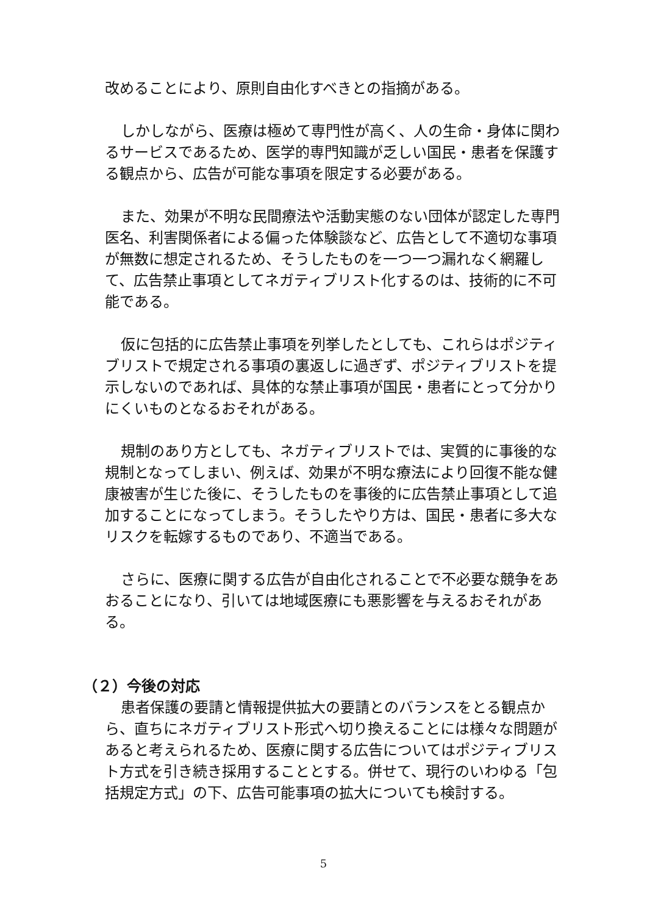改めることにより、原則自由化すべきとの指摘がある。
しかしながら、医療は極めて専門性が高く、人の生命・身体に関わるサービスであるため、医学的専門知識が乏しい国民・患者を保護する観点から、広告が可能な事項を限定する必要がある。
また、効果が不明な民間療法や活動実態のない団体が認定した専門医名、利害関係者による偏った体験談など、広告として不適切な事項が無数に想定されるため、そうしたものを一つ一つ漏れなく網羅して、広告禁止事項としてネガティブリスト化するのは、技術的に不可能である。
仮に包括的に広告禁止事項を列挙したとしても、これらはポジティブリストで規定される事項の裏返しに過ぎず、ポジティブリストを提示しないのであれば、具体的な禁止事項が国民・患者にとって分かりにくいものとなるおそれがある。
規制のあり方としても、ネガティブリストでは、実質的に事後的な規制となってしまい、例えば、効果が不明な療法により回復不能な健康被害が生じた後に、そうしたものを事後的に広告禁止事項として追加することになってしまう。そうしたやり方は、国民・患者に多大なリスクを転嫁するものであり、不適当である。
さらに、医療に関する広告が自由化されることで不必要な競争をあおることになり、引いては地域医療にも悪影響を与えるおそれがある。
（２）今後の対応
患者保護の要請と情報提供拡大の要請とのバランスをとる観点から、直ちにネガティブリスト形式へ切り換えることには様々な問題があると考えられるため、医療に関する広告についてはポジティブリスト方式を引き続き採用することとする。併せて、現行のいわゆる「包括規定方式」の下、広告可能事項の拡大についても検討する。
5